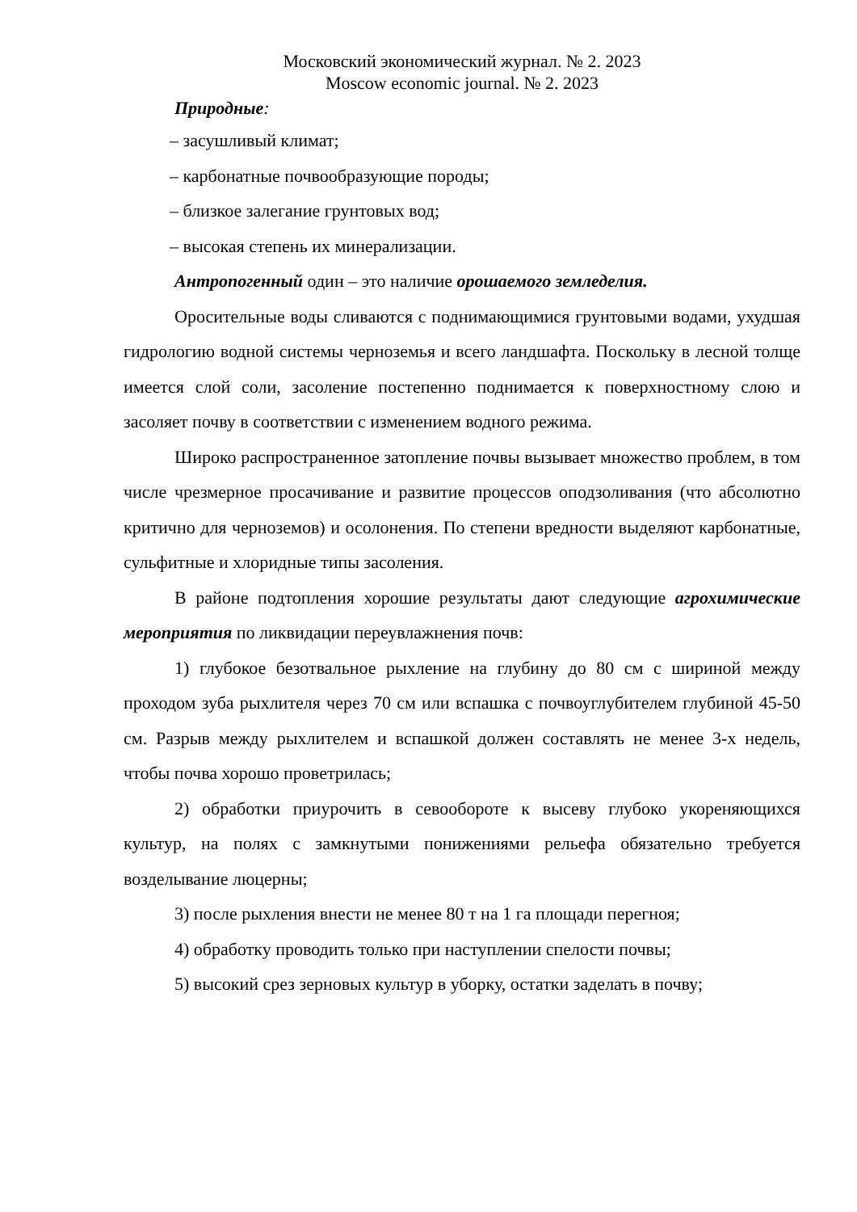Московский экономический журнал. № 2. 2023
Moscow economic journal. № 2. 2023
Природные:
– засушливый климат;
– карбонатные почвообразующие породы;
– близкое залегание грунтовых вод;
– высокая степень их минерализации.
Антропогенный один – это наличие орошаемого земледелия.
Оросительные воды сливаются с поднимающимися грунтовыми водами, ухудшая гидрологию водной системы черноземья и всего ландшафта. Поскольку в лесной толще имеется слой соли, засоление постепенно поднимается к поверхностному слою и засоляет почву в соответствии с изменением водного режима.
Широко распространенное затопление почвы вызывает множество проблем, в том числе чрезмерное просачивание и развитие процессов оподзоливания (что абсолютно критично для черноземов) и осолонения. По степени вредности выделяют карбонатные, сульфитные и хлоридные типы засоления.
В районе подтопления хорошие результаты дают следующие агрохимические мероприятия по ликвидации переувлажнения почв:
1) глубокое безотвальное рыхление на глубину до 80 см с шириной между проходом зуба рыхлителя через 70 см или вспашка с почвоуглубителем глубиной 45-50 см. Разрыв между рыхлителем и вспашкой должен составлять не менее 3-х недель, чтобы почва хорошо проветрилась;
2) обработки приурочить в севообороте к высеву глубоко укореняющихся культур, на полях с замкнутыми понижениями рельефа обязательно требуется возделывание люцерны;
3) после рыхления внести не менее 80 т на 1 га площади перегноя;
4) обработку проводить только при наступлении спелости почвы;
5) высокий срез зерновых культур в уборку, остатки заделать в почву;